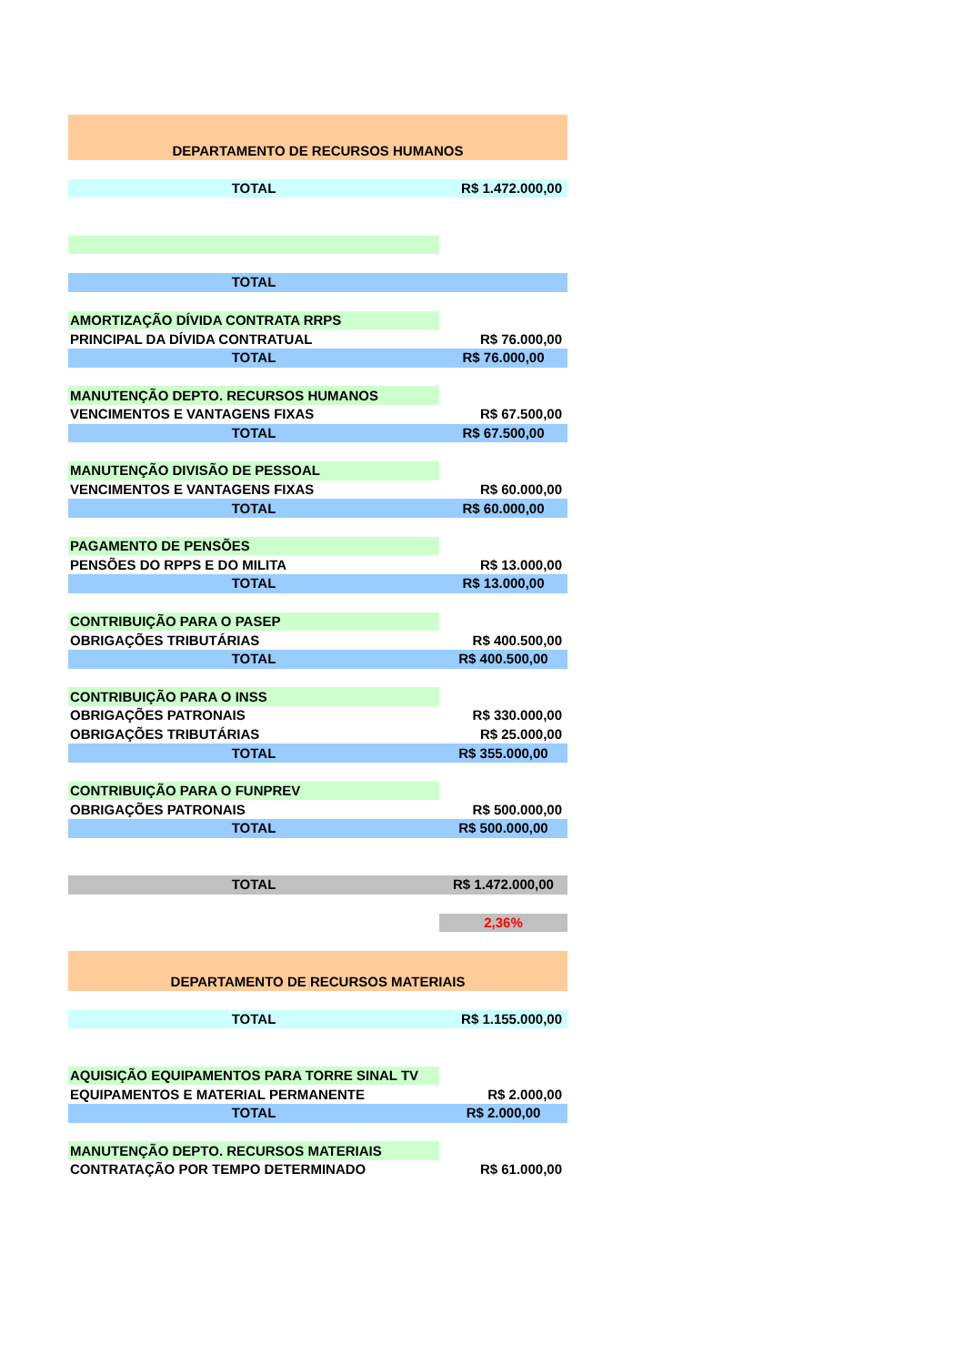| DEPARTAMENTO DE RECURSOS HUMANOS | |
| TOTAL | R$ 1.472.000,00 |
| TOTAL | |
| AMORTIZAÇÃO DÍVIDA CONTRATA RRPS | |
| PRINCIPAL DA DÍVIDA CONTRATUAL | R$ 76.000,00 |
| TOTAL | R$ 76.000,00 |
| MANUTENÇÃO DEPTO. RECURSOS HUMANOS | |
| VENCIMENTOS E VANTAGENS FIXAS | R$ 67.500,00 |
| TOTAL | R$ 67.500,00 |
| MANUTENÇÃO DIVISÃO DE PESSOAL | |
| VENCIMENTOS E VANTAGENS FIXAS | R$ 60.000,00 |
| TOTAL | R$ 60.000,00 |
| PAGAMENTO DE PENSÕES | |
| PENSÕES DO RPPS E DO MILITA | R$ 13.000,00 |
| TOTAL | R$ 13.000,00 |
| CONTRIBUIÇÃO PARA O PASEP | |
| OBRIGAÇÕES TRIBUTÁRIAS | R$ 400.500,00 |
| TOTAL | R$ 400.500,00 |
| CONTRIBUIÇÃO PARA O INSS | |
| OBRIGAÇÕES PATRONAIS | R$ 330.000,00 |
| OBRIGAÇÕES TRIBUTÁRIAS | R$ 25.000,00 |
| TOTAL | R$ 355.000,00 |
| CONTRIBUIÇÃO PARA O FUNPREV | |
| OBRIGAÇÕES PATRONAIS | R$ 500.000,00 |
| TOTAL | R$ 500.000,00 |
| TOTAL | R$ 1.472.000,00 |
| | 2,36% |
| DEPARTAMENTO DE RECURSOS MATERIAIS | |
| TOTAL | R$ 1.155.000,00 |
| AQUISIÇÃO EQUIPAMENTOS PARA TORRE SINAL TV | |
| EQUIPAMENTOS E MATERIAL PERMANENTE | R$ 2.000,00 |
| TOTAL | R$ 2.000,00 |
| MANUTENÇÃO DEPTO. RECURSOS MATERIAIS | |
| CONTRATAÇÃO POR TEMPO DETERMINADO | R$ 61.000,00 |